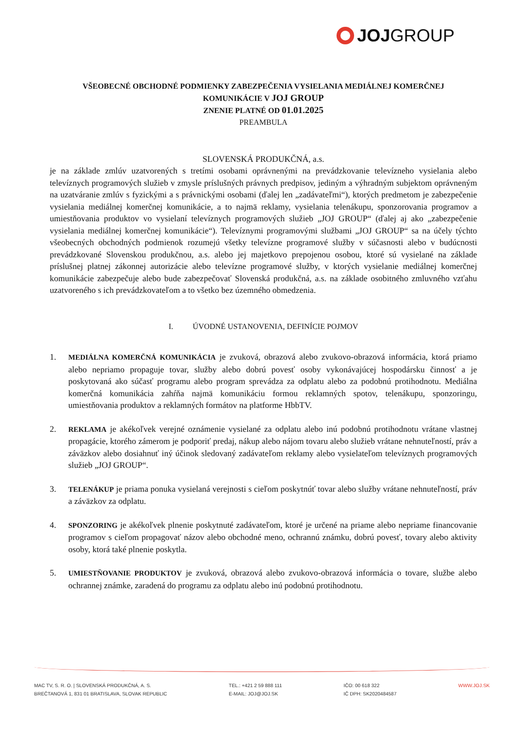JOJ GROUP
VŠEOBECNÉ OBCHODNÉ PODMIENKY ZABEZPEČENIA VYSIELANIA MEDIÁLNEJ KOMERČNEJ
KOMUNIKÁCIE V JOJ GROUP
ZNENIE PLATNÉ OD 01.01.2025
PREAMBULA
SLOVENSKÁ PRODUKČNÁ, a.s.
je na základe zmlúv uzatvorených s tretími osobami oprávnenými na prevádzkovanie televízneho vysielania alebo televíznych programových služieb v zmysle príslušných právnych predpisov, jediným a výhradným subjektom oprávneným na uzatváranie zmlúv s fyzickými a s právnickými osobami (ďalej len „zadávateľmi“), ktorých predmetom je zabezpečenie vysielania mediálnej komerčnej komunikácie, a to najmä reklamy, vysielania telenákupu, sponzorovania programov a umiestňovania produktov vo vysielaní televíznych programových služieb „JOJ GROUP“ (ďalej aj ako „zabezpečenie vysielania mediálnej komerčnej komunikácie“). Televíznymi programovými službami „JOJ GROUP“ sa na účely týchto všeobecných obchodných podmienok rozumejú všetky televízne programové služby v súčasnosti alebo v budúcnosti prevádzkované Slovenskou produkčnou, a.s. alebo jej majetkovo prepojenou osobou, ktoré sú vysielané na základe príslušnej platnej zákonnej autorizácie alebo televízne programové služby, v ktorých vysielanie mediálnej komerčnej komunikácie zabezpečuje alebo bude zabezpečovať Slovenská produkčná, a.s. na základe osobitného zmluvného vzťahu uzatvoreného s ich prevádzkovateľom a to všetko bez územného obmedzenia.
I. ÚVODNÉ USTANOVENIA, DEFINÍCIE POJMOV
1. MEDIÁLNA KOMERČNÁ KOMUNIKÁCIA je zvuková, obrazová alebo zvukovo-obrazová informácia, ktorá priamo alebo nepriamo propaguje tovar, služby alebo dobrú povesť osoby vykonávajúcej hospodársku činnosť a je poskytovaná ako súčasť programu alebo program sprevádza za odplatu alebo za podobnú protihodnotu. Mediálna komerčná komunikácia zahŕňa najmä komunikáciu formou reklamných spotov, telenákupu, sponzoringu, umiestňovania produktov a reklamných formátov na platforme HbbTV.
2. REKLAMA je akékoľvek verejné oznámenie vysielané za odplatu alebo inú podobnú protihodnotu vrátane vlastnej propagácie, ktorého zámerom je podporiť predaj, nákup alebo nájom tovaru alebo služieb vrátane nehnuteľností, práv a záväzkov alebo dosiahnuť iný účinok sledovaný zadávateľom reklamy alebo vysielateľom televíznych programových služieb „JOJ GROUP“.
3. TELENÁKUP je priama ponuka vysielaná verejnosti s cieľom poskytnúť tovar alebo služby vrátane nehnuteľností, práv a záväzkov za odplatu.
4. SPONZORING je akékoľvek plnenie poskytnuté zadávateľom, ktoré je určené na priame alebo nepriame financovanie programov s cieľom propagovať názov alebo obchodné meno, ochrannú známku, dobrú povesť, tovary alebo aktivity osoby, ktorá také plnenie poskytla.
5. UMIESTŇOVANIE PRODUKTOV je zvuková, obrazová alebo zvukovo-obrazová informácia o tovare, službe alebo ochrannej známke, zaradená do programu za odplatu alebo inú podobnú protihodnotu.
MAC TV, S. R. O. | SLOVENSKÁ PRODUKČNÁ, A. S.
BREČTANOVÁ 1, 831 01 BRATISLAVA, SLOVAK REPUBLIC
TEL.: +421 2 59 888 111
E-MAIL: JOJ@JOJ.SK
IČO: 00 618 322
IČ DPH: SK2020484587
WWW.JOJ.SK